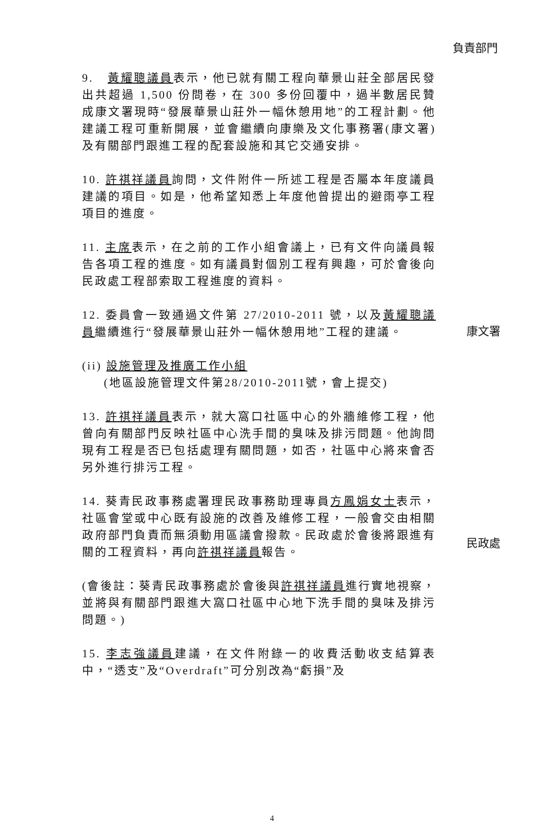負責部門
9. 黃耀聰議員表示，他已就有關工程向華景山莊全部居民發出共超過 1,500 份問卷，在 300 多份回覆中，過半數居民贊成康文署現時“發展華景山莊外一幅休憩用地”的工程計劃。他建議工程可重新開展，並會繼續向康樂及文化事務署(康文署)及有關部門跟進工程的配套設施和其它交通安排。
10. 許祺祥議員詢問，文件附件一所述工程是否屬本年度議員建議的項目。如是，他希望知悉上年度他曾提出的避雨亭工程項目的進度。
11. 主席表示，在之前的工作小組會議上，已有文件向議員報告各項工程的進度。如有議員對個別工程有興趣，可於會後向民政處工程部索取工程進度的資料。
12. 委員會一致通過文件第 27/2010-2011 號，以及黃耀聰議員繼續進行“發展華景山莊外一幅休憩用地”工程的建議。
康文署
(ii) 設施管理及推廣工作小組
(地區設施管理文件第28/2010-2011號，會上提交)
13. 許祺祥議員表示，就大窩口社區中心的外牆維修工程，他曾向有關部門反映社區中心洗手間的臭味及排污問題。他詢問現有工程是否已包括處理有關問題，如否，社區中心將來會否另外進行排污工程。
14. 葵青民政事務處署理民政事務助理專員方鳳娟女士表示，社區會堂或中心既有設施的改善及維修工程，一般會交由相關政府部門負責而無須動用區議會撥款。民政處於會後將跟進有關的工程資料，再向許祺祥議員報告。
民政處
(會後註：葵青民政事務處於會後與許祺祥議員進行實地視察，並將與有關部門跟進大窩口社區中心地下洗手間的臭味及排污問題。)
15. 李志強議員建議，在文件附錄一的收費活動收支結算表中，“透支”及“Overdraft”可分別改為“虧損”及
4